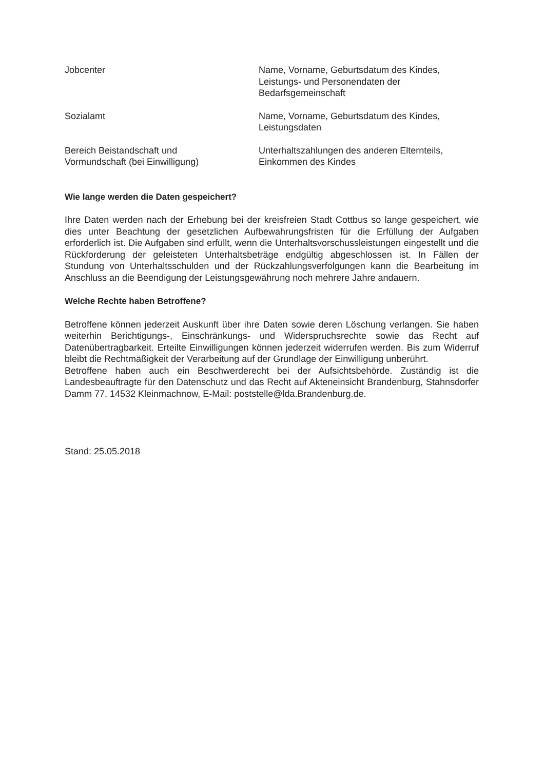| Jobcenter | Name, Vorname, Geburtsdatum des Kindes, Leistungs- und Personendaten der Bedarfsgemeinschaft |
| Sozialamt | Name, Vorname, Geburtsdatum des Kindes, Leistungsdaten |
| Bereich Beistandschaft und Vormundschaft (bei Einwilligung) | Unterhaltszahlungen des anderen Elternteils, Einkommen des Kindes |
Wie lange werden die Daten gespeichert?
Ihre Daten werden nach der Erhebung bei der kreisfreien Stadt Cottbus so lange gespeichert, wie dies unter Beachtung der gesetzlichen Aufbewahrungsfristen für die Erfüllung der Aufgaben erforderlich ist. Die Aufgaben sind erfüllt, wenn die Unterhaltsvorschussleistungen eingestellt und die Rückforderung der geleisteten Unterhaltsbeträge endgültig abgeschlossen ist. In Fällen der Stundung von Unterhaltsschulden und der Rückzahlungsverfolgungen kann die Bearbeitung im Anschluss an die Beendigung der Leistungsgewährung noch mehrere Jahre andauern.
Welche Rechte haben Betroffene?
Betroffene können jederzeit Auskunft über ihre Daten sowie deren Löschung verlangen. Sie haben weiterhin Berichtigungs-, Einschränkungs- und Widerspruchsrechte sowie das Recht auf Datenübertragbarkeit. Erteilte Einwilligungen können jederzeit widerrufen werden. Bis zum Widerruf bleibt die Rechtmäßigkeit der Verarbeitung auf der Grundlage der Einwilligung unberührt.
Betroffene haben auch ein Beschwerderecht bei der Aufsichtsbehörde. Zuständig ist die Landesbeauftragte für den Datenschutz und das Recht auf Akteneinsicht Brandenburg, Stahnsdorfer Damm 77, 14532 Kleinmachnow, E-Mail: poststelle@lda.Brandenburg.de.
Stand: 25.05.2018